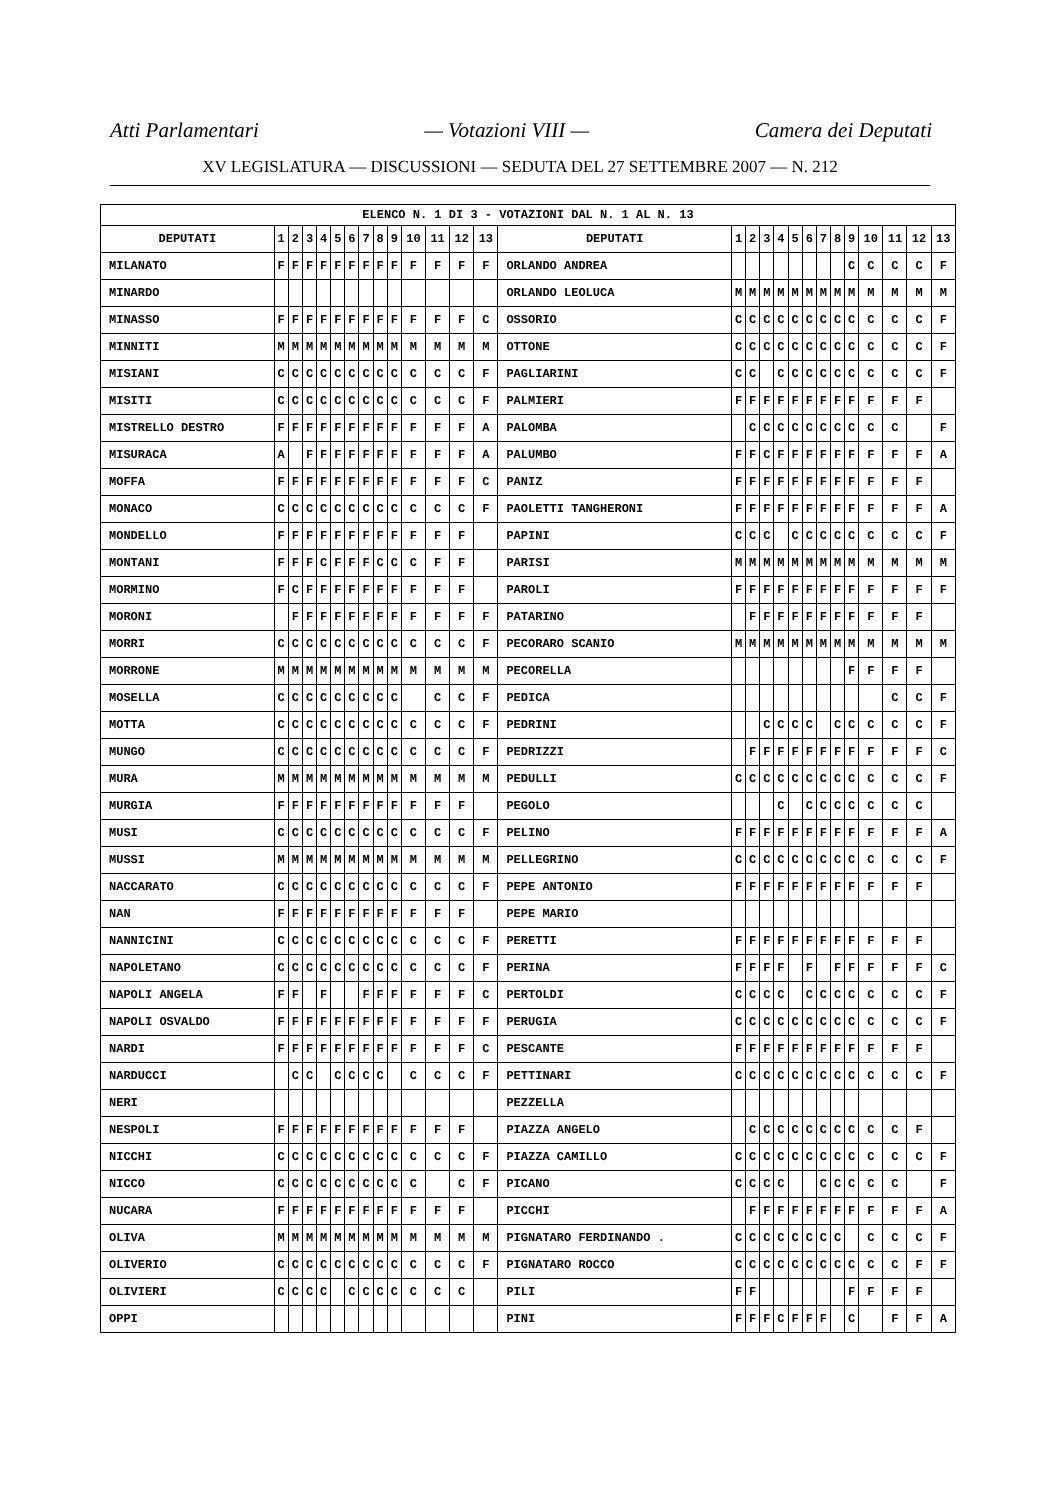Atti Parlamentari — Votazioni VIII — Camera dei Deputati
XV LEGISLATURA — DISCUSSIONI — SEDUTA DEL 27 SETTEMBRE 2007 — N. 212
| ELENCO N. 1 DI 3 - VOTAZIONI DAL N. 1 AL N. 13 | | | | | | | | | | | | | | | | | | | | | | | | | | | |
| --- | --- | --- | --- | --- | --- | --- | --- | --- | --- | --- | --- | --- | --- | --- | --- | --- | --- | --- | --- | --- | --- | --- | --- | --- | --- | --- | --- |
| DEPUTATI | 1 | 2 | 3 | 4 | 5 | 6 | 7 | 8 | 9 | 10 | 11 | 12 | 13 | DEPUTATI | 1 | 2 | 3 | 4 | 5 | 6 | 7 | 8 | 9 | 10 | 11 | 12 | 13 |
| MILANATO | F | F | F | F | F | F | F | F | F | F | F | F | F | ORLANDO ANDREA | | | | | | | | | C | C | C | C | F |
| MINARDO | | | | | | | | | | | | | | ORLANDO LEOLUCA | M | M | M | M | M | M | M | M | M | M | M | M | M |
| MINASSO | F | F | F | F | F | F | F | F | F | F | F | F | C | OSSORIO | C | C | C | C | C | C | C | C | C | C | C | C | F |
| MINNITI | M | M | M | M | M | M | M | M | M | M | M | M | M | OTTONE | C | C | C | C | C | C | C | C | C | C | C | C | F |
| MISIANI | C | C | C | C | C | C | C | C | C | C | C | C | F | PAGLIARINI | C | C | | C | C | C | C | C | C | C | C | C | F |
| MISITI | C | C | C | C | C | C | C | C | C | C | C | C | F | PALMIERI | F | F | F | F | F | F | F | F | F | F | F | F | |
| MISTRELLO DESTRO | F | F | F | F | F | F | F | F | F | F | F | F | A | PALOMBA | | C | C | C | C | C | C | C | C | C | C | | F |
| MISURACA | A | | F | F | F | F | F | F | F | F | F | F | A | PALUMBO | F | F | C | F | F | F | F | F | F | F | F | F | A |
| MOFFA | F | F | F | F | F | F | F | F | F | F | F | F | C | PANIZ | F | F | F | F | F | F | F | F | F | F | F | F | |
| MONACO | C | C | C | C | C | C | C | C | C | C | C | C | F | PAOLETTI TANGHERONI | F | F | F | F | F | F | F | F | F | F | F | F | A |
| MONDELLO | F | F | F | F | F | F | F | F | F | F | F | F | | PAPINI | C | C | C | | C | C | C | C | C | C | C | C | F |
| MONTANI | F | F | F | C | F | F | F | C | C | C | F | F | | PARISI | M | M | M | M | M | M | M | M | M | M | M | M | M |
| MORMINO | F | C | F | F | F | F | F | F | F | F | F | F | | PAROLI | F | F | F | F | F | F | F | F | F | F | F | F | F |
| MORONI | | F | F | F | F | F | F | F | F | F | F | F | F | PATARINO | | F | F | F | F | F | F | F | F | F | F | F | |
| MORRI | C | C | C | C | C | C | C | C | C | C | C | C | F | PECORARO SCANIO | M | M | M | M | M | M | M | M | M | M | M | M | M |
| MORRONE | M | M | M | M | M | M | M | M | M | M | M | M | M | PECORELLA | | | | | | | | | F | F | F | F | |
| MOSELLA | C | C | C | C | C | C | C | C | C | | C | C | F | PEDICA | | | | | | | | | | | C | C | F |
| MOTTA | C | C | C | C | C | C | C | C | C | C | C | C | F | PEDRINI | | | C | C | C | C | | C | C | C | C | C | F |
| MUNGO | C | C | C | C | C | C | C | C | C | C | C | C | F | PEDRIZZI | | F | F | F | F | F | F | F | F | F | F | F | C |
| MURA | M | M | M | M | M | M | M | M | M | M | M | M | M | PEDULLI | C | C | C | C | C | C | C | C | C | C | C | C | F |
| MURGIA | F | F | F | F | F | F | F | F | F | F | F | F | | PEGOLO | | | | C | | C | C | C | C | C | C | C | |
| MUSI | C | C | C | C | C | C | C | C | C | C | C | C | F | PELINO | F | F | F | F | F | F | F | F | F | F | F | F | A |
| MUSSI | M | M | M | M | M | M | M | M | M | M | M | M | M | PELLEGRINO | C | C | C | C | C | C | C | C | C | C | C | C | F |
| NACCARATO | C | C | C | C | C | C | C | C | C | C | C | C | F | PEPE ANTONIO | F | F | F | F | F | F | F | F | F | F | F | F | |
| NAN | F | F | F | F | F | F | F | F | F | F | F | F | | PEPE MARIO | | | | | | | | | | | | | |
| NANNICINI | C | C | C | C | C | C | C | C | C | C | C | C | F | PERETTI | F | F | F | F | F | F | F | F | F | F | F | F | |
| NAPOLETANO | C | C | C | C | C | C | C | C | C | C | C | C | F | PERINA | F | F | F | F | | F | | F | F | F | F | F | C |
| NAPOLI ANGELA | F | F | | F | | | F | F | F | F | F | F | C | PERTOLDI | C | C | C | C | | C | C | C | C | C | C | C | F |
| NAPOLI OSVALDO | F | F | F | F | F | F | F | F | F | F | F | F | F | PERUGIA | C | C | C | C | C | C | C | C | C | C | C | C | F |
| NARDI | F | F | F | F | F | F | F | F | F | F | F | F | C | PESCANTE | F | F | F | F | F | F | F | F | F | F | F | F | |
| NARDUCCI | | C | C | | C | C | C | C | | C | C | C | F | PETTINARI | C | C | C | C | C | C | C | C | C | C | C | C | F |
| NERI | | | | | | | | | | | | | | PEZZELLA | | | | | | | | | | | | | |
| NESPOLI | F | F | F | F | F | F | F | F | F | F | F | F | | PIAZZA ANGELO | | C | C | C | C | C | C | C | C | C | C | F | |
| NICCHI | C | C | C | C | C | C | C | C | C | C | C | C | F | PIAZZA CAMILLO | C | C | C | C | C | C | C | C | C | C | C | C | F |
| NICCO | C | C | C | C | C | C | C | C | C | C | | C | F | PICANO | C | C | C | C | | | C | C | C | C | C | | F |
| NUCARA | F | F | F | F | F | F | F | F | F | F | F | F | | PICCHI | | F | F | F | F | F | F | F | F | F | F | F | A |
| OLIVA | M | M | M | M | M | M | M | M | M | M | M | M | M | PIGNATARO FERDINANDO . | C | C | C | C | C | C | C | C | | C | C | C | F |
| OLIVERIO | C | C | C | C | C | C | C | C | C | C | C | C | F | PIGNATARO ROCCO | C | C | C | C | C | C | C | C | C | C | C | F | F |
| OLIVIERI | C | C | C | C | | C | C | C | C | C | C | C | | PILI | F | F | | | | | | | F | F | F | F | |
| OPPI | | | | | | | | | | | | | | PINI | F | F | F | C | F | F | F | | C | | F | F | A |